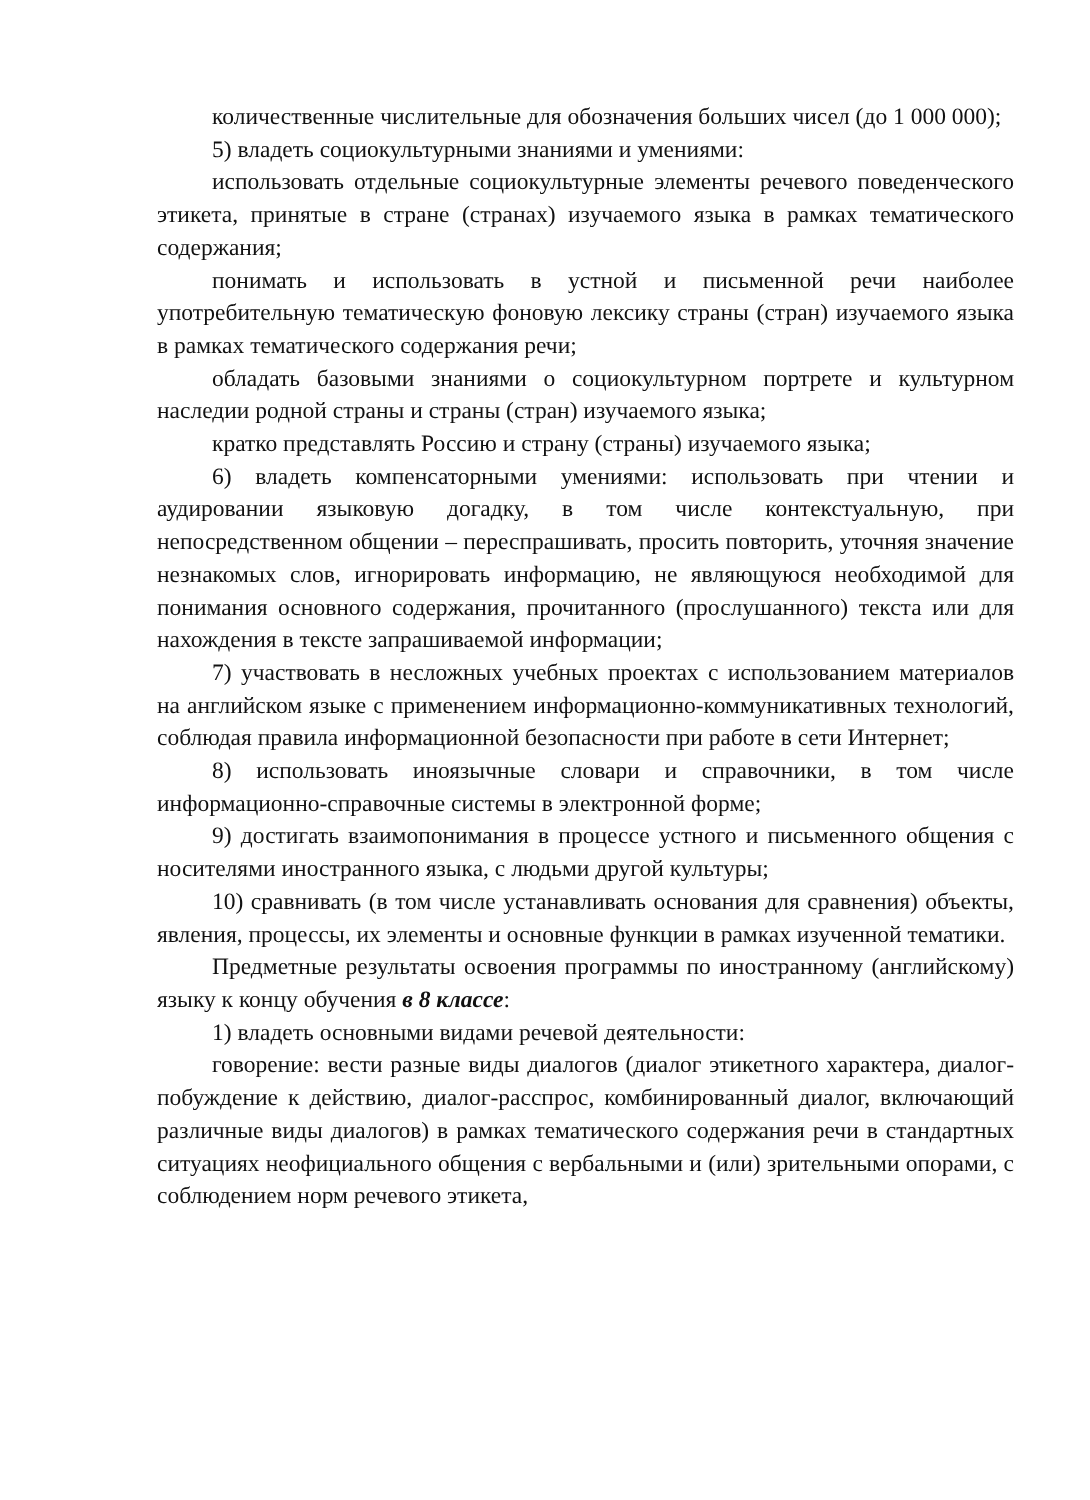количественные числительные для обозначения больших чисел (до 1 000 000);
5) владеть социокультурными знаниями и умениями:
использовать отдельные социокультурные элементы речевого поведенческого этикета, принятые в стране (странах) изучаемого языка в рамках тематического содержания;
понимать и использовать в устной и письменной речи наиболее употребительную тематическую фоновую лексику страны (стран) изучаемого языка в рамках тематического содержания речи;
обладать базовыми знаниями о социокультурном портрете и культурном наследии родной страны и страны (стран) изучаемого языка;
кратко представлять Россию и страну (страны) изучаемого языка;
6) владеть компенсаторными умениями: использовать при чтении и аудировании языковую догадку, в том числе контекстуальную, при непосредственном общении – переспрашивать, просить повторить, уточняя значение незнакомых слов, игнорировать информацию, не являющуюся необходимой для понимания основного содержания, прочитанного (прослушанного) текста или для нахождения в тексте запрашиваемой информации;
7) участвовать в несложных учебных проектах с использованием материалов на английском языке с применением информационно-коммуникативных технологий, соблюдая правила информационной безопасности при работе в сети Интернет;
8) использовать иноязычные словари и справочники, в том числе информационно-справочные системы в электронной форме;
9) достигать взаимопонимания в процессе устного и письменного общения с носителями иностранного языка, с людьми другой культуры;
10) сравнивать (в том числе устанавливать основания для сравнения) объекты, явления, процессы, их элементы и основные функции в рамках изученной тематики.
Предметные результаты освоения программы по иностранному (английскому) языку к концу обучения в 8 классе:
1) владеть основными видами речевой деятельности:
говорение: вести разные виды диалогов (диалог этикетного характера, диалог-побуждение к действию, диалог-расспрос, комбинированный диалог, включающий различные виды диалогов) в рамках тематического содержания речи в стандартных ситуациях неофициального общения с вербальными и (или) зрительными опорами, с соблюдением норм речевого этикета,